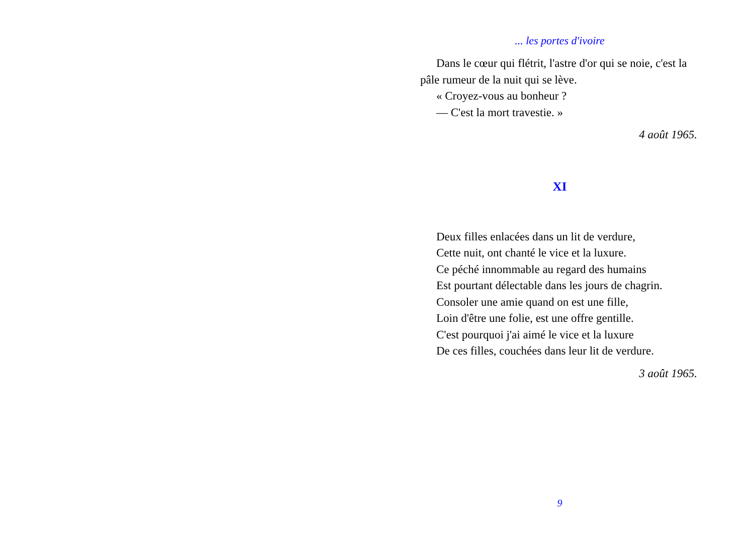... les portes d'ivoire
Dans le cœur qui flétrit, l'astre d'or qui se noie, c'est la pâle rumeur de la nuit qui se lève.
« Croyez-vous au bonheur ?
— C'est la mort travestie. »
4 août 1965.
XI
Deux filles enlacées dans un lit de verdure,
Cette nuit, ont chanté le vice et la luxure.
Ce péché innommable au regard des humains
Est pourtant délectable dans les jours de chagrin.
Consoler une amie quand on est une fille,
Loin d'être une folie, est une offre gentille.
C'est pourquoi j'ai aimé le vice et la luxure
De ces filles, couchées dans leur lit de verdure.
3 août 1965.
9